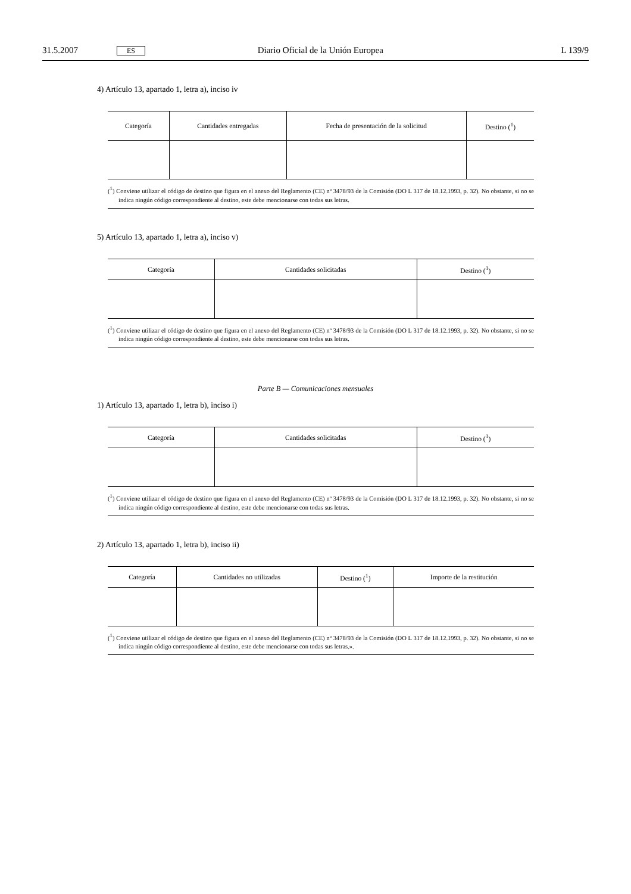31.5.2007 ES Diario Oficial de la Unión Europea L 139/9
4) Artículo 13, apartado 1, letra a), inciso iv
| Categoría | Cantidades entregadas | Fecha de presentación de la solicitud | Destino (<sup>1</sup>) |
| --- | --- | --- | --- |
(<sup>1</sup>) Conviene utilizar el código de destino que figura en el anexo del Reglamento (CE) nº 3478/93 de la Comisión (DO L 317 de 18.12.1993, p. 32). No obstante, si no se indica ningún código correspondiente al destino, este debe mencionarse con todas sus letras.
5) Artículo 13, apartado 1, letra a), inciso v)
| Categoría | Cantidades solicitadas | Destino (<sup>1</sup>) |
| --- | --- | --- |
(<sup>1</sup>) Conviene utilizar el código de destino que figura en el anexo del Reglamento (CE) nº 3478/93 de la Comisión (DO L 317 de 18.12.1993, p. 32). No obstante, si no se indica ningún código correspondiente al destino, este debe mencionarse con todas sus letras.
Parte B — Comunicaciones mensuales
1) Artículo 13, apartado 1, letra b), inciso i)
| Categoría | Cantidades solicitadas | Destino (<sup>1</sup>) |
| --- | --- | --- |
(<sup>1</sup>) Conviene utilizar el código de destino que figura en el anexo del Reglamento (CE) nº 3478/93 de la Comisión (DO L 317 de 18.12.1993, p. 32). No obstante, si no se indica ningún código correspondiente al destino, este debe mencionarse con todas sus letras.
2) Artículo 13, apartado 1, letra b), inciso ii)
| Categoría | Cantidades no utilizadas | Destino (<sup>1</sup>) | Importe de la restitución |
| --- | --- | --- | --- |
(<sup>1</sup>) Conviene utilizar el código de destino que figura en el anexo del Reglamento (CE) nº 3478/93 de la Comisión (DO L 317 de 18.12.1993, p. 32). No obstante, si no se indica ningún código correspondiente al destino, este debe mencionarse con todas sus letras.».